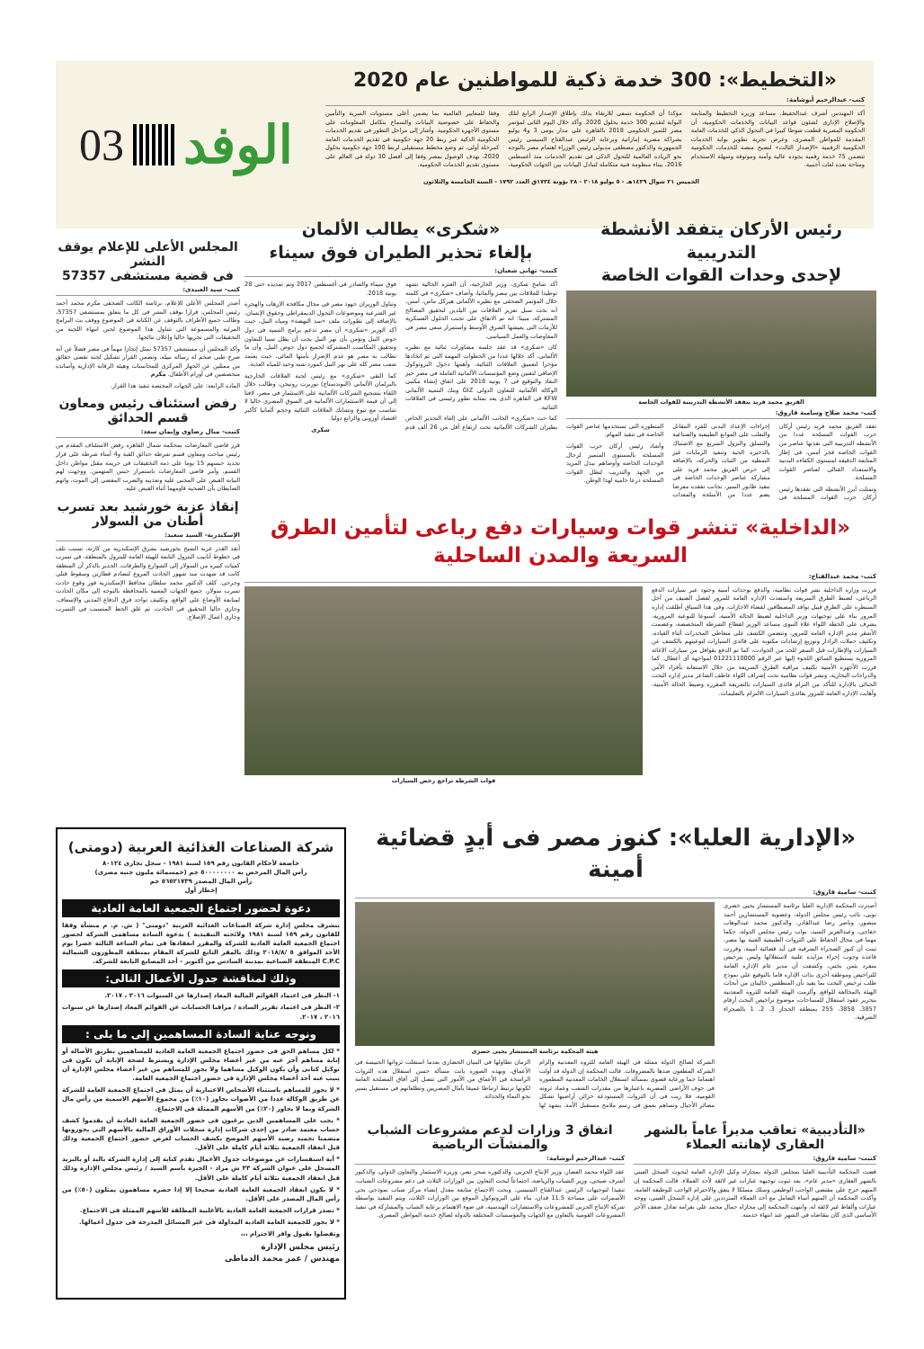«التخطيط»: 300 خدمة ذكية للمواطنين عام 2020
كتب- عبدالرحيم أبوشامة:
أكد المهندس أشرف عبدالحفيظ، مساعد وزيرة التخطيط والمتابعة والإصلاح الإدارى لشئون قواعد البيانات والخدمات الحكومية، أن الحكومة المصرية قطعت شوطا كبيرا فى التحول الذكى للخدمات العامة المقدمة للمواطن المصرى، وعرض تجربة تطوير بوابة الخدمات الحكومية الرقمية «الإصدار الثالث» لتصبح منصة للخدمات الحكومية تتضمن 75 خدمة رقمية بجودة عالية وآمنة وموثوقة وسهلة الاستخدام ومتاحة بعدة لغات أجنبية.
مؤكدا أن الحكومة تسعى للارتقاء بذلك بإطلاق الإصدار الرابع لتلك البوابة لتقديم 300 خدمة بحلول 2020. وأكد خلال اليوم الثانى لمؤتمر مصر للتميز الحكومى 2018 بالقاهرة على مدار يومى 3 و4 يوليو بشراكة مصرية إماراتية وبرعاية الرئيس عبدالفتاح السيسى رئيس الجمهورية والدكتور مصطفى مدبولى رئيس الوزراء اهتمام مصر بالتوجه نحو الريادة العالمية للتحول الذكى فى تقديم الخدمات منذ أغسطس 2016، ببناء منظومة فنية متكاملة لتبادل البيانات بين الجهات الحكومية، وفقا للمعايير العالمية بما يضمن أعلى مستويات السرية والتأمين والحفاظ على خصوصية البيانات والسماح بتكامل المعلومات على مستوى الأجهزة الحكومية. وأشار إلى مراحل التطور فى تقديم الخدمات الحكومية الذكية عبر ربط 20 جهة حكومية فى تقديم الخدمات العامة كمرحلة أولى، ثم وضع مخطط مستقبلى لربط 100 جهة حكومية بحلول 2020، بهدف الوصول بمصر وفقا إلى أفضل 30 دولة فى العالم على مستوى تقديم الخدمات الحكومية.
03 الوفد
الخميس ٢١ شوال ١٤٣٩هـ - ٥ يوليو ٢٠١٨ - ٢٨ بؤونة ١٧٣٤ق العدد ١٧٩٢ - السنة الخامسة والثلاثون
رئيس الأركان يتفقد الأنشطة التدريبية
لإحدى وحدات القوات الخاصة
الفريق محمد فريد يتفقد الأنشطة التدريبية للقوات الخاصة
كتب- محمد صلاح وسامية فاروق:
تفقد الفريق محمد فريد رئيس أركان حرب القوات المسلحة عددا من الأنشطة التدريبية التى نفذتها عناصر من القوات الخاصة فجر أمس، فى إطار المتابعة الدقيقة لمستوى الكفاءة البدنية والاستعداد القتالى لعناصر القوات المسلحة.
وتمثلت أبرز الأنشطة التى تفقدها رئيس أركان حرب القوات المسلحة فى إجراءات الإعداد البدنى للفرد المقاتل والتغلب على الموانع الطبيعية والصناعية والتسلق والنزول السريع مع الاشتباك بالذخيرة الحية وتنفيذ الرمايات غير النمطية من الثبات والحركة، بالإضافة إلى حرص الفريق محمد فريد على مشاركة عناصر الوحدات الخاصة فى تنفيذ طابور السير، بجانب تفقده معرضا يضم عددا من الأسلحة والمعدات المتطورة التى تستخدمها عناصر القوات الخاصة فى تنفيذ المهام.
وأشاد رئيس أركان حرب القوات المسلحة بالمستوى المتميز لرجال الوحدات الخاصة وأوصاهم ببذل المزيد من الجهد والتدريب لتظل القوات المسلحة درعا حامية لهذا الوطن.
«شكرى» يطالب الألمان
بإلغاء تحذير الطيران فوق سيناء
كتبت- تهانى شعبان:
أكد سامح شكرى، وزير الخارجية، أن الفترة الحالية تشهد توطيدا للعلاقات بين مصر وألمانيا، وأضاف «شكرى» فى كلمته خلال المؤتمر الصحفى مع نظيره الألمانى هيركل ماس، أمس، أنه بحث سبل تعزيز العلاقات بين البلدين لتحقيق المصالح المشتركة، مبينا: انه تم الاتفاق على تجنب الحلول العسكرية للأزمات التى يعيشها الشرق الأوسط واستمرار سعى مصر فى المفاوضات والعمل السياسى.
كان «شكرى» قد عقد جلسة مشاورات ثنائية مع نظيره الألمانى، أكد خلالها عددا من الخطوات المهمة التى تم اتخاذها مؤخرا لتعميق العلاقات الثنائية، وأهمها دخول البروتوكول الإضافى لتقنين وضع المؤسسات الألمانية العاملة فى مصر حيز النفاذ والتوقيع فى 7 يونيه 2018 على اتفاق إنشاء مكتبى الوكالة الألمانية للتعاون الدولى GIZ وبنك التنمية الألمانى KFW فى القاهرة الذى يعد بمثابة تطور رئيسى فى العلاقات الثنائية.
كما حث «شكرى» الجانب الألمانى على إلغاء التحذير الخاص بطيران الشركات الألمانية تحت ارتفاع أقل من 26 ألف قدم فوق سيناء والصادر فى أغسطس 2017 وتم تمديده حتى 28 يونيه 2018.
وتناول الوزيران جهود مصر فى مجال مكافحة الإرهاب والهجرة غير الشرعية وموضوعات التحول الديمقراطى وحقوق الإنسان، بالإضافة إلى تطورات ملف «سد النهضة» ومياه النيل، حيث أكد الوزير «شكرى» أن مصر تدعم برامج التنمية فى دول حوض النيل وتؤمن بأن نهر النيل يجب أن يظل سببا للتعاون وتحقيق المكاسب المشتركة لجميع دول حوض النيل، وأن ما تطالب به مصر هو عدم الإضرار بأمنها المائى، حيث يعتمد شعب مصر كله على نهر النيل كمورد شبه وحيد للمياه العذبة.
كما التقى «شكرى» مع رئيس لجنة العلاقات الخارجية بالبرلمان الألمانى (البوندستاج) نوربرت روتيجن، وطالب خلال اللقاء بتشجيع الشركات الألمانية على الاستثمار فى مصر، لافتا إلى أن قيمة الاستثمارات الألمانية فى السوق المصرى حاليا لا تتناسب مع تنوع وتشابك العلاقات الثنائية وحجم ألمانيا كأكبر اقتصاد أوروبى والرابع دوليا.
شكرى
«الداخلية» تنشر قوات وسيارات دفع رباعى لتأمين الطرق السريعة والمدن الساحلية
كتب- محمد عبدالفتاح:
قررت وزارة الداخلية نشر قوات نظامية، والدفع بوحدات أمنية وجنود عبر سيارات الدفع الرباعى، لضبط الطرق السريعة واستعدت الإدارة العامة للمرور لفصل الصيف من أجل السيطرة على الطرق قبيل توافد المصطافين لقضاء الاجازات، وفى هذا السياق أطلقت إدارة المرور بناء على توجيهات وزير الداخلية لضبط الحالة الأمنية، أسبوعا للتوعية المرورية، يشرف على الخطة اللواء علاء النبوى مساعد الوزير لقطاع الشرطة المتخصصة، وعصمت الأشقر مدير الإدارة العامة للمرور، وتتضمن الكشف على متعاطى المخدرات أثناء القيادة، وتكثيف حملات الرادار وتوزيع إرشادات مكتوبة على قائدى السيارات لتوعيتهم بالكشف عن السيارات والإطارات قبل السفر للحد من الحوادث، كما تم الدفع بقوافل من سيارات الاغاثة المرورية يستطيع السائق اللجوء إليها عبر الرقم 01221110000 لمواجهة أى أعطال. كما قررت الأجهزة الأمنية تكثيف مراقبة الطرق السريعة من خلال الاستعانة بأفراد الأمن والدراجات البخارية، ونشر قوات نظامية تحت إشراف اللواء عاطف الشاعر مدير إدارة البحث الجنائى بالإدارة للتأكد من التزام قائدى السيارات بالتعريفة المقررة وضبط الحالة الأمنية، وأهابت الإدارة العامة للمرور بقائدى السيارات الالتزام بالتعليمات.
قوات الشرطة تراجع رخص السيارات
المجلس الأعلى للإعلام يوقف النشر
فى قضية مستشفى 57357
كتب- سيد العبيدى:
أصدر المجلس الأعلى للإعلام، برئاسة الكاتب الصحفى مكرم محمد أحمد رئيس المجلس، قرارا بوقف النشر فى كل ما يتعلق بمستشفى 57357، وطالب جميع الأطراف بالتوقف عن الكتابة فى الموضوع ووقف بث البرامج المرئية والمسموعة التى تتناول هذا الموضوع لحين انتهاء اللجنة من التحقيقات التى تجريها حاليا وإعلان نتائجها.
وأكد المجلس أن مستشفى 57357 تمثل إنجازا مهماً فى مصر فضلاً عن أنه صرح طبى ضخم له رسالة نبيلة، وتضمن القرار تشكيل لجنة تقصى حقائق من ممثلين عن الجهاز المركزى للمحاسبات وهيئة الرقابة الإدارية وأساتذة متخصصين فى أورام الأطفال. مكرم
المادة الرابعة: على الجهات المختصة تنفيذ هذا القرار.
رفض استئناف رئيس ومعاون قسم الحدائق
كتبت- منال رضاوى وإيمان سعد:
قرر قاضى المعارضات بمحكمة شمال القاهرة رفض الاستئناف المقدم من رئيس مباحث ومعاون قسم شرطة حدائق القبة و4 أمناء شرطة على قرار تجديد حبسهم 15 يوما على ذمة التحقيقات فى جريمة مقتل مواطن داخل القسم، وأمر قاضى المعارضات باستمرار حبس المتهمين. ووجهت لهم النيابة القبض على المجنى عليه وتعذيبه والضرب المفضى إلى الموت، واتهم الضابطان بأن الضحية قاومهما أثناء القبض عليه.
إنقاذ عزبة خورشيد بعد تسرب أطنان من السولار
الإسكندرية- السيد سعيد:
أنقذ القدر عزبة الشيخ بخورشيد بشرق الإسكندرية من كارثة، تسبب تلف فى خطوط أنابيب البترول التابعة للهيئة العامة للبترول بالمنطقة، فى تسرب كميات كبيرة من السولار إلى الشوارع والطرقات، الجدير بالذكر أن المنطقة كانت قد شهدت منذ شهور الحادث المروع لتصادم قطارين وسقوط قتلى وجرحى. كلف الدكتور محمد سلطان محافظ الإسكندرية فور وقوع حادث تسرب سولار، جميع الجهات المعنية بالمحافظة بالتوجه إلى مكان الحادث لمتابعة الأوضاع على الواقع، وتكثيف تواجد فرق الدفاع المدنى والإسعاف، وجارى حاليا التحقيق فى الحادث، تم غلق الخط المتسبب فى التسرب وجارى أعمال الإصلاح.
شركة الصناعات الغذائية العربية (دومتى)
خاضعة لأحكام القانون رقم ١٥٩ لسنة ١٩٨١ - سجل تجارى ٨٠١٢٤
رأس المال المرخص به ٥٠٠٠٠٠٠٠٠ جم (خمسمائة مليون جنيه مصرى)
رأس المال المصدر ٥٦٥٢١٧٣٩ جم
إخطار أول
دعوة لحضور اجتماع الجمعية العامة العادية
يتشرف مجلس إدارة شركة الصناعات الغذائية العربية "دومتى" ( ش. م. م منشأة وفقا للقانون رقم ١٥٩ لسنة ١٩٨١ ولائحته التنفيذية ) بدعوة السادة مساهمى الشركة لحضور اجتماع الجمعية العامة العادية للشركة والمقرر انعقادها فى تمام الساعة الثالثة عصرا يوم الأحد الموافق ٥ /٢٠١٨/٨ وذلك بالمقر التابع للشركة المقام بمنطقة المطورون الشمالية C.P.C المنطقة الصناعية بمدينة السادس من أكتوبر - أحد المصانع التابعة للشركة.
وذلك لمناقشة جدول الأعمال التالى:
١- النظر فى اعتماد القوائم المالية المعاد إصدارها عن السنوات ٢٠١٦ ، ٢٠١٧.
٢- النظر فى اعتماد تقرير السادة / مراقبا الحسابات عن القوائم المعاد إصدارها عن سنوات ٢٠١٦ ، ٢٠١٧.
ونوجه عناية السادة المساهمين إلى ما يلى :
* لكل مساهم الحق فى حضور اجتماع الجمعية العامة العادية للمساهمين بطريق الأصالة أو إنابة مساهم آخر عنه من غير أعضاء مجلس الإدارة ويشترط لصحة الإنابة أن تكون فى توكيل كتابى وأن يكون الوكيل مساهما ولا يجوز للمساهم من غير أعضاء مجلس الإدارة أن ينيب عنه أحد أعضاء مجلس الإدارة فى حضور اجتماع الجمعية العامة.
* لا يجوز للمساهم باستثناء الأشخاص الاعتبارية أن يمثل فى اجتماع الجمعية العامة للشركة عن طريق الوكالة عددا من الأصوات يجاوز (١٠٪) من مجموع الأسهم الاسمية من رأس مال الشركة وبما لا يجاوز (٢٠٪) من الأسهم الممثلة فى الاجتماع.
* يجب على المساهمين الذين يرغبون فى حضور الجمعية العامة العادية أن يقدموا كشف حساب معتمد صادر من إحدى شركات إدارة سجلات الأوراق المالية بالأسهم التى يحوزونها متضمنا تجميد رصيد الأسهم الموضح بكشف الحساب لغرض حضور اجتماع الجمعية وذلك قبل انعقاد الجمعية بثلاثة أيام كاملة على الأقل.
* أية استفسارات عن موضوعات جدول الأعمال تقدم كتابة إلى إدارة الشركة باليد أو بالبريد المسجل على عنوان الشركة ٣٣ ش مراد - الجيزة بأسم السيد / رئيس مجلس الإدارة وذلك قبل انعقاد الجمعية بثلاثة أيام كاملة على الأقل.
* لا يكون انعقاد الجمعية العامة العادية صحيحا إلا إذا حضره مساهمون يمثلون (٥٠٪) من رأس المال المصدر على الأقل.
* تصدر قرارات الجمعية العامة العادية بالأغلبية المطلقة للأسهم الممثلة فى الاجتماع.
* لا يجوز للجمعية العامة العادية المداولة فى غير المسائل المدرجة فى جدول أعمالها.
وتفضلوا بقبول وافر الاحترام ،،،
رئيس مجلس الإدارة
مهندس / عمر محمد الدماطى
«الإدارية العليا»: كنوز مصر فى أيدٍ قضائية أمينة
كتبت- سامية فاروق:
أصدرت المحكمة الإدارية العليا برئاسة المستشار يحيى خضرى نوبى، نائب رئيس مجلس الدولة، وعضوية المستشارين أحمد منصور، وناصر رضا عبدالقادر، والدكتور محمد عبدالوهاب خفاجى، وعبدالعزيز السيد، نواب رئيس مجلس الدولة، حكما مهما فى مجال الحفاظ على الثروات الطبيعية الغنية بها مصر، تبنت أن كنوز الصحراء الشرقية فى أيد قضائية أمينة، وقررت قاعدة وجوب إجراء مزايدة علنية لاستغلالها وليس بترخيص منفرد بثمن بخس، وكشفت أن مدير عام الإدارة العامة للتراخيص وموظفة أخرى بذات الإدارة قاما بالتوقيع على نموذج طلب ترخيص البحث بما يفيد بأن المنطقتين خاليتان من أبحاث الهيئة بالمخالفة للواقع، وألزمت الهيئة العامة للثروة المعدنية بتحرير عقود استغلال للمساحات، موضوع تراخيص البحث أرقام 3857، 3858، 255 بمنطقة الحجاز 3، 2، 1 بالصحراء الشرقية.
هيئة المحكمة برئاسة المستشار يحيى خضرى
الشركة لصالح الدولة ممثلة فى الهيئة العامة للثروة المعدنية وإلزام الشركة المطعون ضدها بالمصروفات. قالت المحكمة إن الدولة قد أولت اهتماما جما ورعاية قصوى بمسألة استغلال الخامات المعدنية المطمورة فى جوف الأراضى المصرية باعتبارها من مقدرات الشعب وعماد ثروته القومية، فلا ريب فى أن الثروات المستودعة خزائن أراضيها تشكل مصائر الأجيال وتساهم بعمق فى رسم ملامح مستقبل الأمة. يشهد لها الزمان تطاولها فى البنيان الحضارى بعدما استغلت ثرواتها الحبيسة فى الأعماق، وبهذه الصورة باتت مسألة حسن استغلال هذه الثروات الراسخة فى الأعماق من الأمور التى تتصل إلى آفاق المصلحة العامة لكونها ترتبط ارتباطا عميقا بآمال المصريين وتطلعاتهم فى مستقبل يسير نحو النماء والحداثة.
«التأديبية» تعاقب مديراً عاماً بالشهر العقارى لإهانته العملاء
كتبت- سامية فاروق:
قضت المحكمة التأديبية العليا بمجلس الدولة بمجازاة وكيل الإدارة العامة لبحوث السجل العينى بالشهر العقارى «مدير عام»، بعد ثبوت توجيهه عبارات غير لائقة لأحد العملاء. قالت المحكمة إن المتهم خرج على مقتضى الواجب الوظيفى وسلك مسلكا لا يتفق والاحترام الواجب للوظيفة العامة، وأكدت المحكمة أن المتهم أساء التعامل مع أحد العملاء المترددين على إدارة السجل العينى، ووجه عبارات وألفاظ غير لائقة له، وانتهت المحكمة إلى مجازاة جمال محمد على بغرامة تعادل ضعف الأجر الأساسى الذى كان يتقاضاه فى الشهر عند انتهاء خدمته.
اتفاق 3 وزارات لدعم مشروعات الشباب والمنشآت الرياضية
كتب- عبدالرحيم أبوشامة:
عقد اللواء محمد العصار، وزير الإنتاج الحربى، والدكتورة سحر نصر، وزيرة الاستثمار والتعاون الدولى، والدكتور أشرف صبحى، وزير الشباب والرياضة، اجتماعاً لبحث التعاون بين الوزارات الثلاث فى دعم مشروعات الشباب، تنفيذا لتوجيهات الرئيس عبدالفتاح السيسى. وبحث الاجتماع متابعة معدل إنشاء مركز شباب نموذجى بحى الأسمرات على مساحة 11.5 فدان، بناء على البروتوكول الموقع بين الوزارات الثلاث، ويتم التنفيذ بواسطة شركة الإنتاج الحربى للمشروعات والاستشارات الهندسية، فى ضوء الاهتمام برعاية الشباب والمشاركة فى تنفيذ المشروعات القومية بالتعاون مع الجهات والمؤسسات المختلفة بالدولة لصالح خدمة المواطن المصرى.